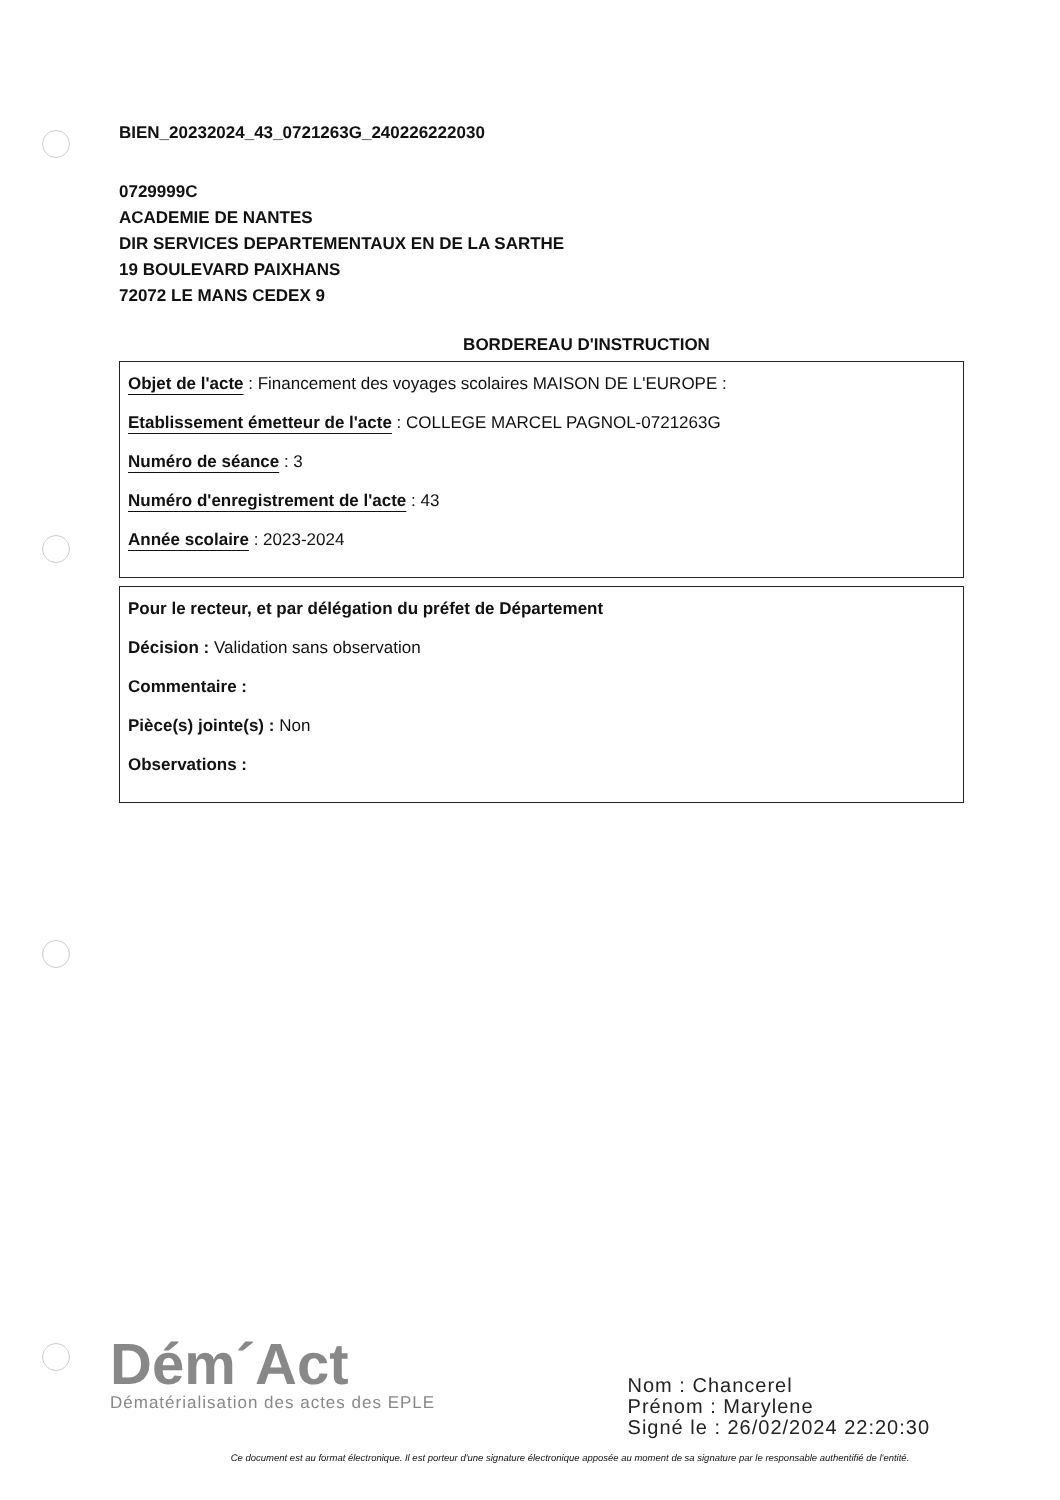BIEN_20232024_43_0721263G_240226222030
0729999C
ACADEMIE DE NANTES
DIR SERVICES DEPARTEMENTAUX EN DE LA SARTHE
19 BOULEVARD PAIXHANS
72072 LE MANS CEDEX 9
BORDEREAU D'INSTRUCTION
Objet de l'acte : Financement des voyages scolaires MAISON DE L'EUROPE :
Etablissement émetteur de l'acte : COLLEGE MARCEL PAGNOL-0721263G
Numéro de séance : 3
Numéro d'enregistrement de l'acte : 43
Année scolaire : 2023-2024
Pour le recteur, et par délégation du préfet de Département
Décision : Validation sans observation
Commentaire :
Pièce(s) jointe(s) : Non
Observations :
Dém´Act
Dématérialisation des actes des EPLE
Nom : Chancerel
Prénom : Marylene
Signé le : 26/02/2024 22:20:30
Ce document est au format électronique. Il est porteur d'une signature électronique apposée au moment de sa signature par le responsable authentifié de l'entité.